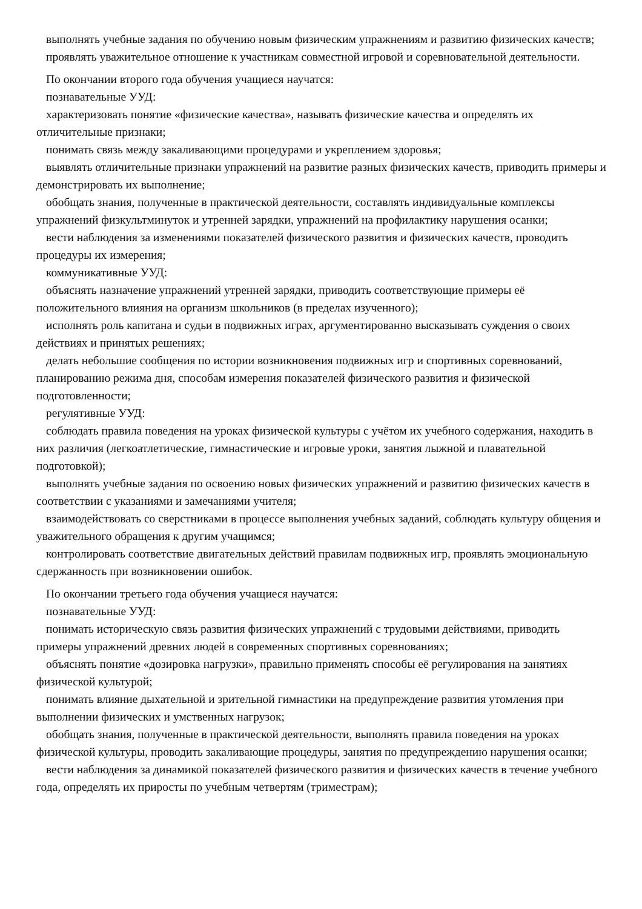выполнять учебные задания по обучению новым физическим упражнениям и развитию физических качеств;
проявлять уважительное отношение к участникам совместной игровой и соревновательной деятельности.
По окончании второго года обучения учащиеся научатся:
познавательные УУД:
характеризовать понятие «физические качества», называть физические качества и определять их отличительные признаки;
понимать связь между закаливающими процедурами и укреплением здоровья;
выявлять отличительные признаки упражнений на развитие разных физических качеств, приводить примеры и демонстрировать их выполнение;
обобщать знания, полученные в практической деятельности, составлять индивидуальные комплексы упражнений физкультминуток и утренней зарядки, упражнений на профилактику нарушения осанки;
вести наблюдения за изменениями показателей физического развития и физических качеств, проводить процедуры их измерения;
коммуникативные УУД:
объяснять назначение упражнений утренней зарядки, приводить соответствующие примеры её положительного влияния на организм школьников (в пределах изученного);
исполнять роль капитана и судьи в подвижных играх, аргументированно высказывать суждения о своих действиях и принятых решениях;
делать небольшие сообщения по истории возникновения подвижных игр и спортивных соревнований, планированию режима дня, способам измерения показателей физического развития и физической подготовленности;
регулятивные УУД:
соблюдать правила поведения на уроках физической культуры с учётом их учебного содержания, находить в них различия (легкоатлетические, гимнастические и игровые уроки, занятия лыжной и плавательной подготовкой);
выполнять учебные задания по освоению новых физических упражнений и развитию физических качеств в соответствии с указаниями и замечаниями учителя;
взаимодействовать со сверстниками в процессе выполнения учебных заданий, соблюдать культуру общения и уважительного обращения к другим учащимся;
контролировать соответствие двигательных действий правилам подвижных игр, проявлять эмоциональную сдержанность при возникновении ошибок.
По окончании третьего года обучения учащиеся научатся:
познавательные УУД:
понимать историческую связь развития физических упражнений с трудовыми действиями, приводить примеры упражнений древних людей в современных спортивных соревнованиях;
объяснять понятие «дозировка нагрузки», правильно применять способы её регулирования на занятиях физической культурой;
понимать влияние дыхательной и зрительной гимнастики на предупреждение развития утомления при выполнении физических и умственных нагрузок;
обобщать знания, полученные в практической деятельности, выполнять правила поведения на уроках физической культуры, проводить закаливающие процедуры, занятия по предупреждению нарушения осанки;
вести наблюдения за динамикой показателей физического развития и физических качеств в течение учебного года, определять их приросты по учебным четвертям (триместрам);